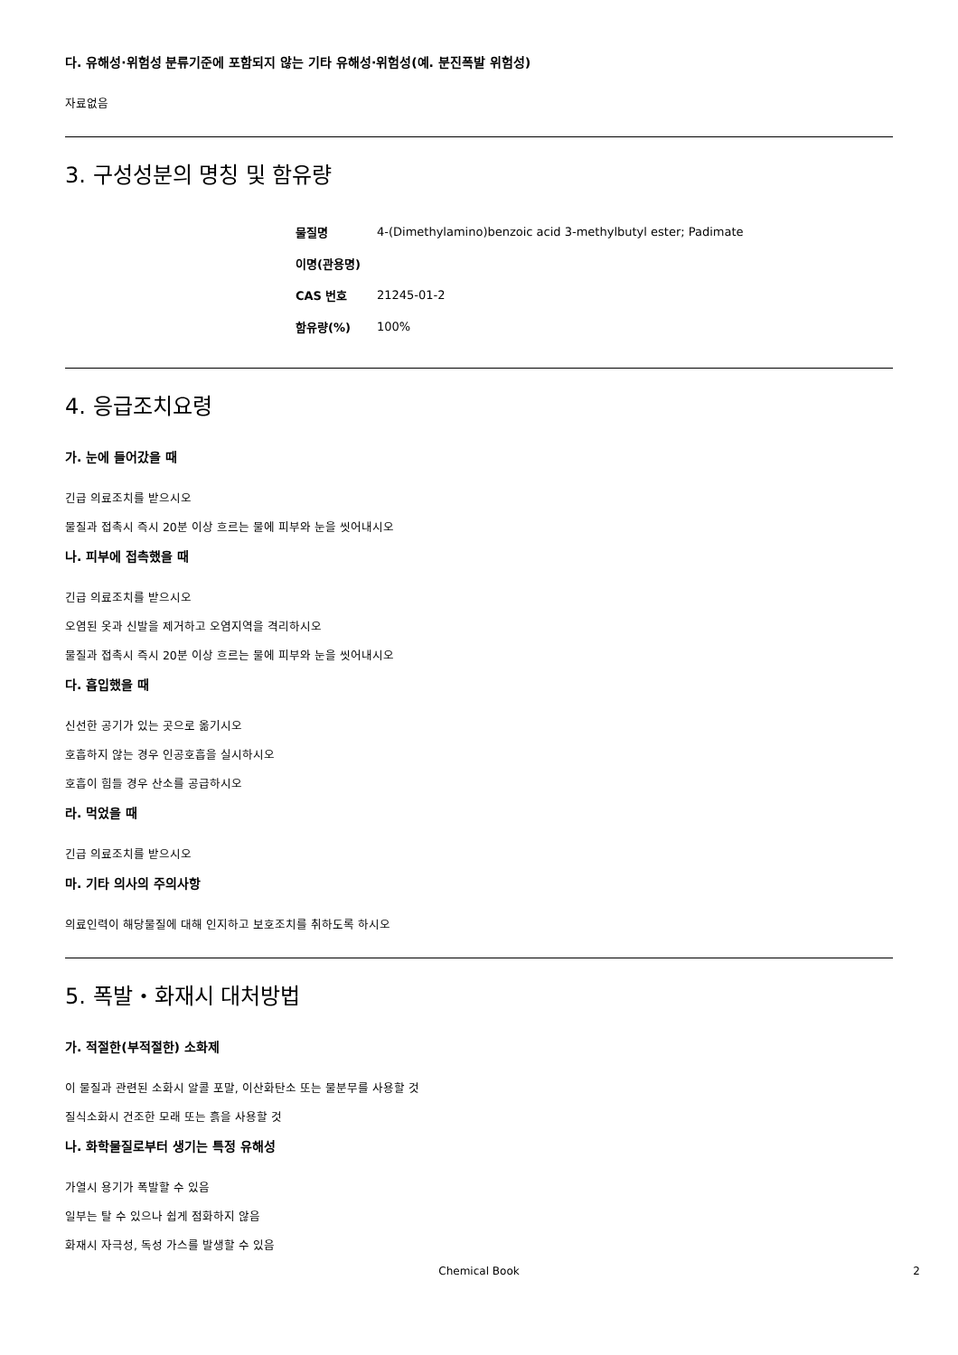다. 유해성·위험성 분류기준에 포함되지 않는 기타 유해성·위험성(예. 분진폭발 위험성)
자료없음
3. 구성성분의 명칭 및 함유량
| 물질명 | 4-(Dimethylamino)benzoic acid 3-methylbutyl ester; Padimate |
| 이명(관용명) | |
| CAS 번호 | 21245-01-2 |
| 함유량(%) | 100% |
4. 응급조치요령
가. 눈에 들어갔을 때
긴급 의료조치를 받으시오
물질과 접촉시 즉시 20분 이상 흐르는 물에 피부와 눈을 씻어내시오
나. 피부에 접촉했을 때
긴급 의료조치를 받으시오
오염된 옷과 신발을 제거하고 오염지역을 격리하시오
물질과 접촉시 즉시 20분 이상 흐르는 물에 피부와 눈을 씻어내시오
다. 흡입했을 때
신선한 공기가 있는 곳으로 옮기시오
호흡하지 않는 경우 인공호흡을 실시하시오
호흡이 힘들 경우 산소를 공급하시오
라. 먹었을 때
긴급 의료조치를 받으시오
마. 기타 의사의 주의사항
의료인력이 해당물질에 대해 인지하고 보호조치를 취하도록 하시오
5. 폭발・화재시 대처방법
가. 적절한(부적절한) 소화제
이 물질과 관련된 소화시 알콜 포말, 이산화탄소 또는 물분무를 사용할 것
질식소화시 건조한 모래 또는 흙을 사용할 것
나. 화학물질로부터 생기는 특정 유해성
가열시 용기가 폭발할 수 있음
일부는 탈 수 있으나 쉽게 점화하지 않음
화재시 자극성, 독성 가스를 발생할 수 있음
Chemical Book 2